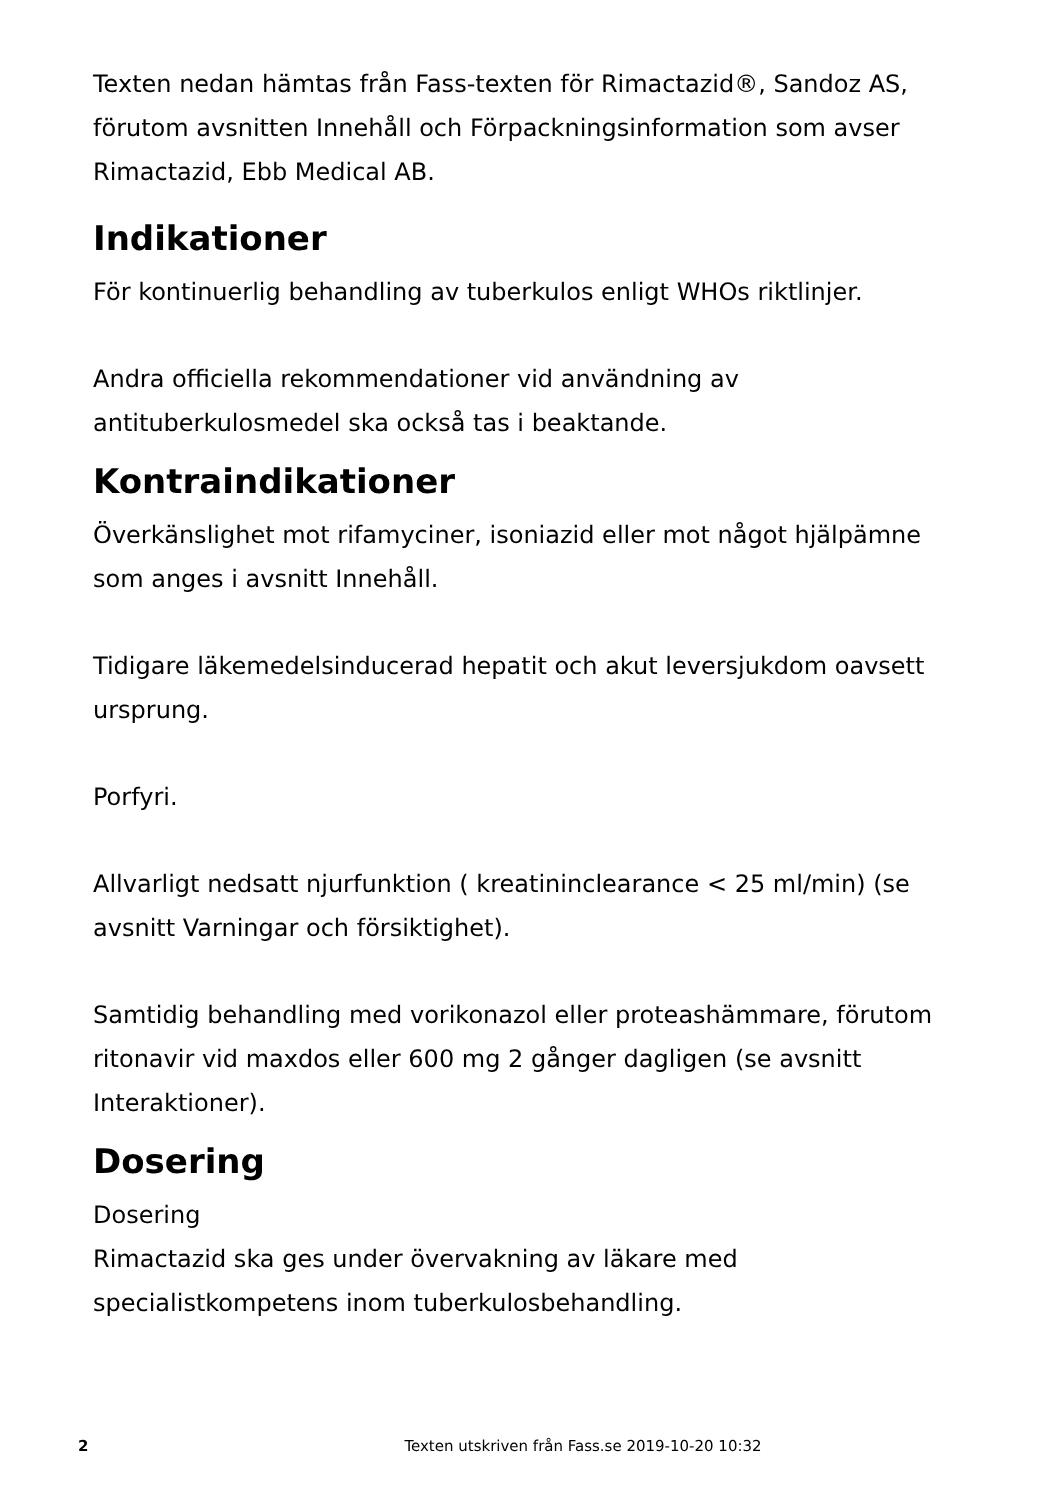Texten nedan hämtas från Fass-texten för Rimactazid®, Sandoz AS, förutom avsnitten Innehåll och Förpackningsinformation som avser Rimactazid, Ebb Medical AB.
Indikationer
För kontinuerlig behandling av tuberkulos enligt WHOs riktlinjer.
Andra officiella rekommendationer vid användning av antituberkulosmedel ska också tas i beaktande.
Kontraindikationer
Överkänslighet mot rifamyciner, isoniazid eller mot något hjälpämne som anges i avsnitt Innehåll.
Tidigare läkemedelsinducerad hepatit och akut leversjukdom oavsett ursprung.
Porfyri.
Allvarligt nedsatt njurfunktion ( kreatininclearance < 25 ml/min) (se avsnitt Varningar och försiktighet).
Samtidig behandling med vorikonazol eller proteashämmare, förutom ritonavir vid maxdos eller 600 mg 2 gånger dagligen (se avsnitt Interaktioner).
Dosering
Dosering
Rimactazid ska ges under övervakning av läkare med specialistkompetens inom tuberkulosbehandling.
2
Texten utskriven från Fass.se 2019-10-20 10:32